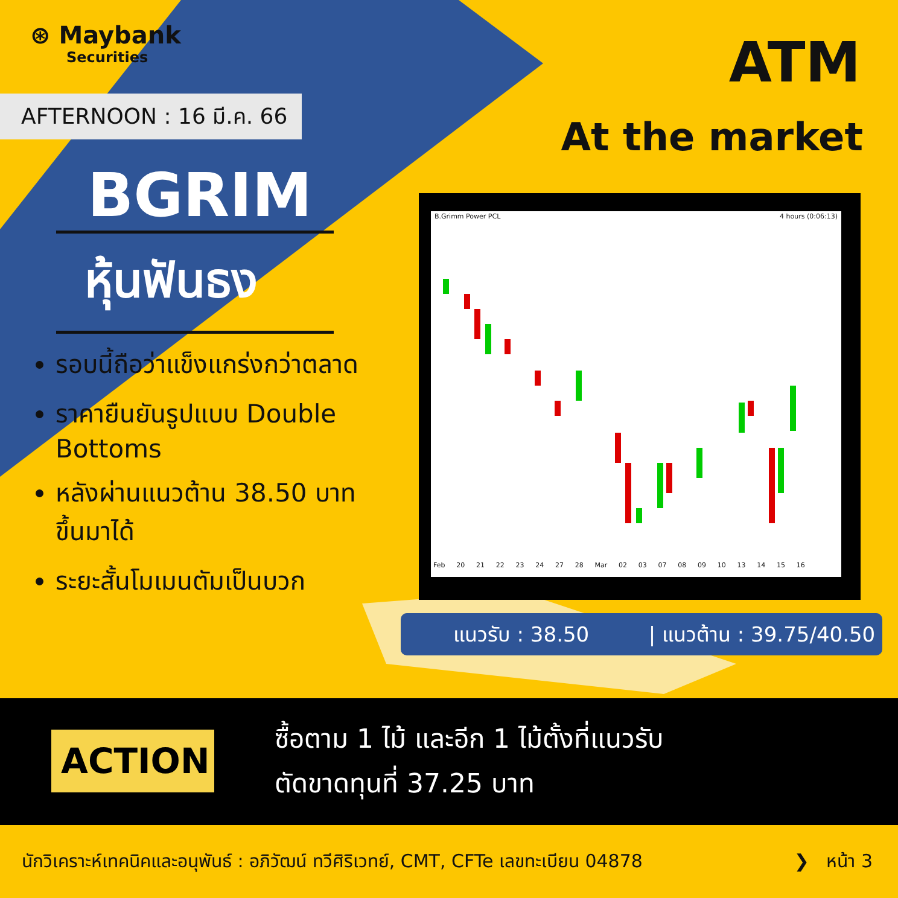⊛ Maybank
Securities
AFTERNOON : 16 มี.ค. 66
ATM
At the market
BGRIM
หุ้นฟันธง
รอบนี้ถือว่าแข็งแกร่งกว่าตลาด
ราคายืนยันรูปแบบ Double Bottoms
หลังผ่านแนวต้าน 38.50 บาท ขึ้นมาได้
ระยะสั้นโมเมนตัมเป็นบวก
B.Grimm Power PCL 4 hours (0:06:13)
Feb 20 21 22 23 24 27 28 Mar 02 03 07 08 09 10 13 14 15 16
แนวรับ : 38.50 | แนวต้าน : 39.75/40.50
ACTION
ซื้อตาม 1 ไม้ และอีก 1 ไม้ตั้งที่แนวรับ
ตัดขาดทุนที่ 37.25 บาท
นักวิเคราะห์เทคนิคและอนุพันธ์ : อภิวัฒน์ ทวีศิริเวทย์, CMT, CFTe เลขทะเบียน 04878 ❯ หน้า 3